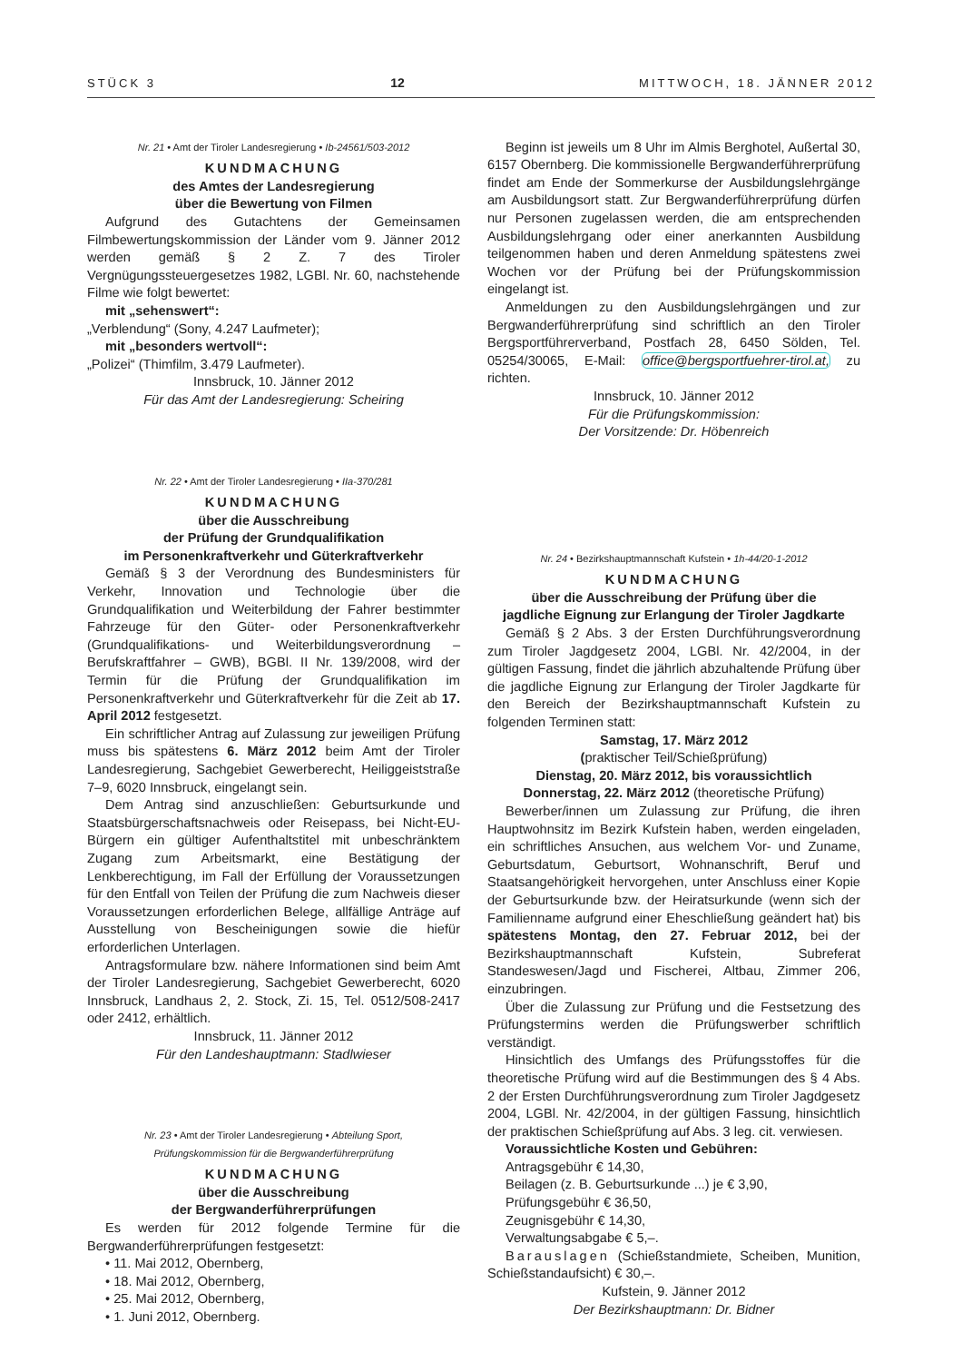STÜCK 3 12 MITTWOCH, 18. JÄNNER 2012
Nr. 21 • Amt der Tiroler Landesregierung • Ib-24561/503-2012
KUNDMACHUNG
des Amtes der Landesregierung
über die Bewertung von Filmen
Aufgrund des Gutachtens der Gemeinsamen Filmbewertungskommission der Länder vom 9. Jänner 2012 werden gemäß § 2 Z. 7 des Tiroler Vergnügungssteuergesetzes 1982, LGBl. Nr. 60, nachstehende Filme wie folgt bewertet:
mit „sehenswert“:
„Verblendung“ (Sony, 4.247 Laufmeter);
mit „besonders wertvoll“:
„Polizei“ (Thimfilm, 3.479 Laufmeter).
Innsbruck, 10. Jänner 2012
Für das Amt der Landesregierung: Scheiring
Nr. 22 • Amt der Tiroler Landesregierung • IIa-370/281
KUNDMACHUNG
über die Ausschreibung
der Prüfung der Grundqualifikation
im Personenkraftverkehr und Güterkraftverkehr
Gemäß § 3 der Verordnung des Bundesministers für Verkehr, Innovation und Technologie über die Grundqualifikation und Weiterbildung der Fahrer bestimmter Fahrzeuge für den Güter- oder Personenkraftverkehr (Grundqualifikations- und Weiterbildungsverordnung – Berufskraftfahrer – GWB), BGBl. II Nr. 139/2008, wird der Termin für die Prüfung der Grundqualifikation im Personenkraftverkehr und Güterkraftverkehr für die Zeit ab 17. April 2012 festgesetzt.
Ein schriftlicher Antrag auf Zulassung zur jeweiligen Prüfung muss bis spätestens 6. März 2012 beim Amt der Tiroler Landesregierung, Sachgebiet Gewerberecht, Heiliggeiststraße 7–9, 6020 Innsbruck, eingelangt sein.
Dem Antrag sind anzuschließen: Geburtsurkunde und Staatsbürgerschaftsnachweis oder Reisepass, bei Nicht-EU-Bürgern ein gültiger Aufenthaltstitel mit unbeschränktem Zugang zum Arbeitsmarkt, eine Bestätigung der Lenkberechtigung, im Fall der Erfüllung der Voraussetzungen für den Entfall von Teilen der Prüfung die zum Nachweis dieser Voraussetzungen erforderlichen Belege, allfällige Anträge auf Ausstellung von Bescheinigungen sowie die hiefür erforderlichen Unterlagen.
Antragsformulare bzw. nähere Informationen sind beim Amt der Tiroler Landesregierung, Sachgebiet Gewerberecht, 6020 Innsbruck, Landhaus 2, 2. Stock, Zi. 15, Tel. 0512/508-2417 oder 2412, erhältlich.
Innsbruck, 11. Jänner 2012
Für den Landeshauptmann: Stadlwieser
Nr. 23 • Amt der Tiroler Landesregierung • Abteilung Sport,
Prüfungskommission für die Bergwanderführerprüfung
KUNDMACHUNG
über die Ausschreibung
der Bergwanderführerprüfungen
Es werden für 2012 folgende Termine für die Bergwanderführerprüfungen festgesetzt:
• 11. Mai 2012, Obernberg,
• 18. Mai 2012, Obernberg,
• 25. Mai 2012, Obernberg,
• 1. Juni 2012, Obernberg.
Beginn ist jeweils um 8 Uhr im Almis Berghotel, Außertal 30, 6157 Obernberg. Die kommissionelle Bergwanderführerprüfung findet am Ende der Sommerkurse der Ausbildungslehrgänge am Ausbildungsort statt. Zur Bergwanderführerprüfung dürfen nur Personen zugelassen werden, die am entsprechenden Ausbildungslehrgang oder einer anerkannten Ausbildung teilgenommen haben und deren Anmeldung spätestens zwei Wochen vor der Prüfung bei der Prüfungskommission eingelangt ist.
Anmeldungen zu den Ausbildungslehrgängen und zur Bergwanderführerprüfung sind schriftlich an den Tiroler Bergsportführerverband, Postfach 28, 6450 Sölden, Tel. 05254/30065, E-Mail: office@bergsportfuehrer-tirol.at, zu richten.
Innsbruck, 10. Jänner 2012
Für die Prüfungskommission:
Der Vorsitzende: Dr. Höbenreich
Nr. 24 • Bezirkshauptmannschaft Kufstein • 1h-44/20-1-2012
KUNDMACHUNG
über die Ausschreibung der Prüfung über die
jagdliche Eignung zur Erlangung der Tiroler Jagdkarte
Gemäß § 2 Abs. 3 der Ersten Durchführungsverordnung zum Tiroler Jagdgesetz 2004, LGBl. Nr. 42/2004, in der gültigen Fassung, findet die jährlich abzuhaltende Prüfung über die jagdliche Eignung zur Erlangung der Tiroler Jagdkarte für den Bereich der Bezirkshauptmannschaft Kufstein zu folgenden Terminen statt:
Samstag, 17. März 2012
(praktischer Teil/Schießprüfung)
Dienstag, 20. März 2012, bis voraussichtlich
Donnerstag, 22. März 2012 (theoretische Prüfung)
Bewerber/innen um Zulassung zur Prüfung, die ihren Hauptwohnsitz im Bezirk Kufstein haben, werden eingeladen, ein schriftliches Ansuchen, aus welchem Vor- und Zuname, Geburtsdatum, Geburtsort, Wohnanschrift, Beruf und Staatsangehörigkeit hervorgehen, unter Anschluss einer Kopie der Geburtsurkunde bzw. der Heiratsurkunde (wenn sich der Familienname aufgrund einer Eheschließung geändert hat) bis spätestens Montag, den 27. Februar 2012, bei der Bezirkshauptmannschaft Kufstein, Subreferat Standeswesen/Jagd und Fischerei, Altbau, Zimmer 206, einzubringen.
Über die Zulassung zur Prüfung und die Festsetzung des Prüfungstermins werden die Prüfungswerber schriftlich verständigt.
Hinsichtlich des Umfangs des Prüfungsstoffes für die theoretische Prüfung wird auf die Bestimmungen des § 4 Abs. 2 der Ersten Durchführungsverordnung zum Tiroler Jagdgesetz 2004, LGBl. Nr. 42/2004, in der gültigen Fassung, hinsichtlich der praktischen Schießprüfung auf Abs. 3 leg. cit. verwiesen.
Voraussichtliche Kosten und Gebühren:
Antragsgebühr € 14,30,
Beilagen (z. B. Geburtsurkunde ...) je € 3,90,
Prüfungsgebühr € 36,50,
Zeugnisgebühr € 14,30,
Verwaltungsabgabe € 5,–.
Barauslagen (Schießstandmiete, Scheiben, Munition, Schießstandaufsicht) € 30,–.
Kufstein, 9. Jänner 2012
Der Bezirkshauptmann: Dr. Bidner